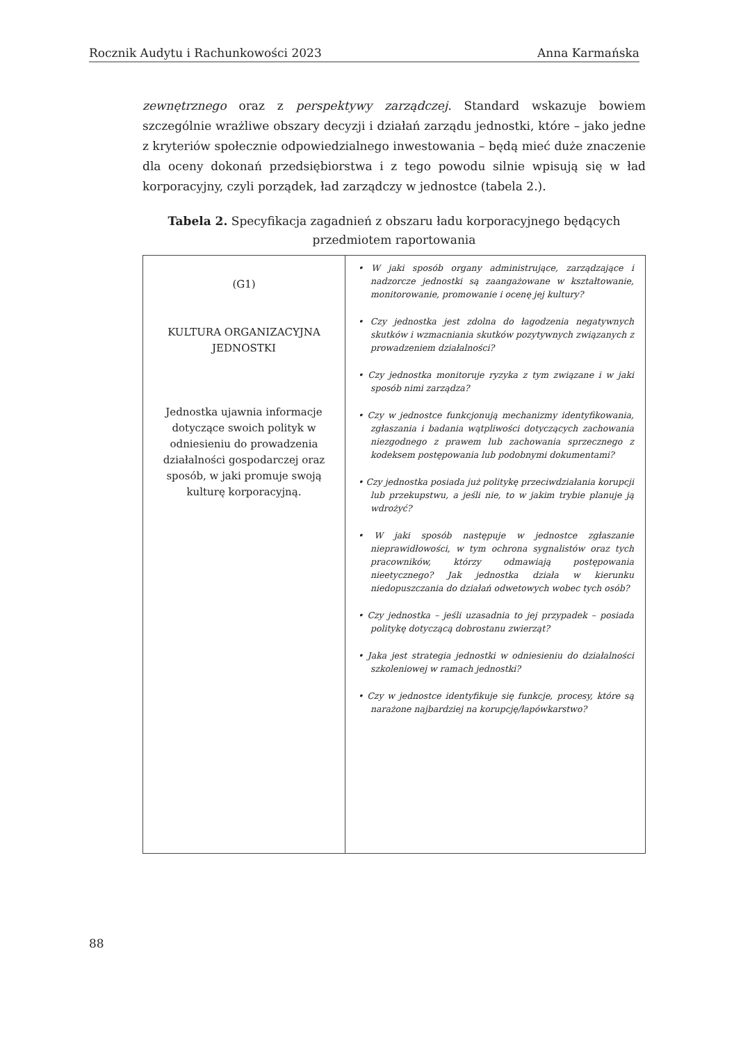Rocznik Audytu i Rachunkowości 2023 Anna Karmańska
zewnętrznego oraz z perspektywy zarządczej. Standard wskazuje bowiem szczególnie wrażliwe obszary decyzji i działań zarządu jednostki, które – jako jedne z kryteriów społecznie odpowiedzialnego inwestowania – będą mieć duże znaczenie dla oceny dokonań przedsiębiorstwa i z tego powodu silnie wpisują się w ład korporacyjny, czyli porządek, ład zarządczy w jednostce (tabela 2.).
Tabela 2. Specyfikacja zagadnień z obszaru ładu korporacyjnego będących
przedmiotem raportowania
| (G1) KULTURA ORGANIZACYJNA JEDNOSTKI Jednostka ujawnia informacje dotyczące swoich polityk w odniesieniu do prowadzenia działalności gospodarczej oraz sposób, w jaki promuje swoją kulturę korporacyjną. | • W jaki sposób organy administrujące, zarządzające i nadzorcze jednostki są zaangażowane w kształtowanie, monitorowanie, promowanie i ocenę jej kultury? • Czy jednostka jest zdolna do łagodzenia negatywnych skutków i wzmacniania skutków pozytywnych związanych z prowadzeniem działalności? • Czy jednostka monitoruje ryzyka z tym związane i w jaki sposób nimi zarządza? • Czy w jednostce funkcjonują mechanizmy identyfikowania, zgłaszania i badania wątpliwości dotyczących zachowania niezgodnego z prawem lub zachowania sprzecznego z kodeksem postępowania lub podobnymi dokumentami? • Czy jednostka posiada już politykę przeciwdziałania korupcji lub przekupstwu, a jeśli nie, to w jakim trybie planuje ją wdrożyć? • W jaki sposób następuje w jednostce zgłaszanie nieprawidłowości, w tym ochrona sygnalistów oraz tych pracowników, którzy odmawiają postępowania nieetycznego? Jak jednostka działa w kierunku niedopuszczania do działań odwetowych wobec tych osób? • Czy jednostka – jeśli uzasadnia to jej przypadek – posiada politykę dotyczącą dobrostanu zwierząt? • Jaka jest strategia jednostki w odniesieniu do działalności szkoleniowej w ramach jednostki? • Czy w jednostce identyfikuje się funkcje, procesy, które są narażone najbardziej na korupcję/łapówkarstwo? |
88